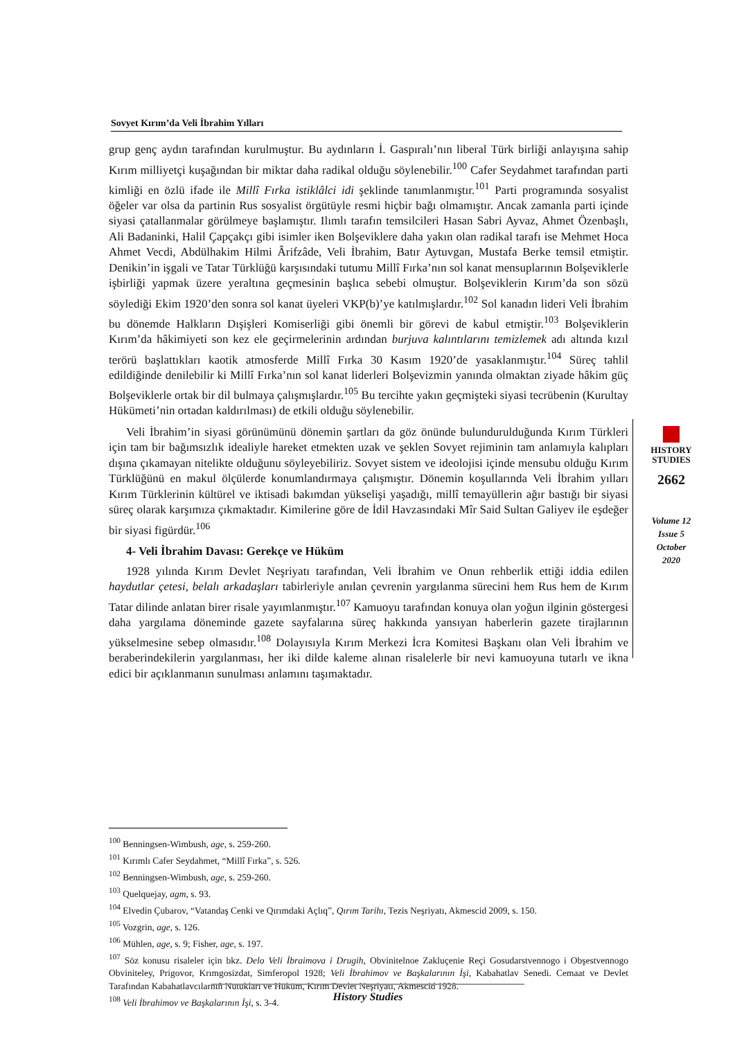Sovyet Kırım’da Veli İbrahim Yılları
grup genç aydın tarafından kurulmuştur. Bu aydınların İ. Gaspıralı’nın liberal Türk birliği anlayışına sahip Kırım milliyetçi kuşağından bir miktar daha radikal olduğu söylenebilir.<sup>100</sup> Cafer Seydahmet tarafından parti kimliği en özlü ifade ile Millî Fırka istiklâlci idi şeklinde tanımlanmıştır.<sup>101</sup> Parti programında sosyalist öğeler var olsa da partinin Rus sosyalist örgütüyle resmi hiçbir bağı olmamıştır. Ancak zamanla parti içinde siyasi çatallanmalar görülmeye başlamıştır. Ilımlı tarafın temsilcileri Hasan Sabri Ayvaz, Ahmet Özenbaşlı, Ali Badaninki, Halil Çapçakçı gibi isimler iken Bolşeviklere daha yakın olan radikal tarafı ise Mehmet Hoca Ahmet Vecdi, Abdülhakim Hilmi Ârifzâde, Veli İbrahim, Batır Aytuvgan, Mustafa Berke temsil etmiştir. Denikin’in işgali ve Tatar Türklüğü karşısındaki tutumu Millî Fırka’nın sol kanat mensuplarının Bolşeviklerle işbirliği yapmak üzere yeraltına geçmesinin başlıca sebebi olmuştur. Bolşeviklerin Kırım’da son sözü söylediği Ekim 1920’den sonra sol kanat üyeleri VKP(b)’ye katılmışlardır.<sup>102</sup> Sol kanadın lideri Veli İbrahim bu dönemde Halkların Dışişleri Komiserliği gibi önemli bir görevi de kabul etmiştir.<sup>103</sup> Bolşeviklerin Kırım’da hâkimiyeti son kez ele geçirmelerinin ardından burjuva kalıntılarını temizlemek adı altında kızıl terörü başlattıkları kaotik atmosferde Millî Fırka 30 Kasım 1920’de yasaklanmıştır.<sup>104</sup> Süreç tahlil edildiğinde denilebilir ki Millî Fırka’nın sol kanat liderleri Bolşevizmin yanında olmaktan ziyade hâkim güç Bolşeviklerle ortak bir dil bulmaya çalışmışlardır.<sup>105</sup> Bu tercihte yakın geçmişteki siyasi tecrübenin (Kurultay Hükümeti’nin ortadan kaldırılması) de etkili olduğu söylenebilir.
Veli İbrahim’in siyasi görünümünü dönemin şartları da göz önünde bulundurulduğunda Kırım Türkleri için tam bir bağımsızlık idealiyle hareket etmekten uzak ve şeklen Sovyet rejiminin tam anlamıyla kalıpları dışına çıkamayan nitelikte olduğunu söyleyebiliriz. Sovyet sistem ve ideolojisi içinde mensubu olduğu Kırım Türklüğünü en makul ölçülerde konumlandırmaya çalışmıştır. Dönemin koşullarında Veli İbrahim yılları Kırım Türklerinin kültürel ve iktisadi bakımdan yükselişi yaşadığı, millî temayüllerin ağır bastığı bir siyasi süreç olarak karşımıza çıkmaktadır. Kimilerine göre de İdil Havzasındaki Mîr Said Sultan Galiyev ile eşdeğer bir siyasi figürdür.<sup>106</sup>
4- Veli İbrahim Davası: Gerekçe ve Hüküm
1928 yılında Kırım Devlet Neşriyatı tarafından, Veli İbrahim ve Onun rehberlik ettiği iddia edilen haydutlar çetesi, belalı arkadaşları tabirleriyle anılan çevrenin yargılanma sürecini hem Rus hem de Kırım Tatar dilinde anlatan birer risale yayımlanmıştır.<sup>107</sup> Kamuoyu tarafından konuya olan yoğun ilginin göstergesi daha yargılama döneminde gazete sayfalarına süreç hakkında yansıyan haberlerin gazete tirajlarının yükselmesine sebep olmasıdır.<sup>108</sup> Dolayısıyla Kırım Merkezi İcra Komitesi Başkanı olan Veli İbrahim ve beraberindekilerin yargılanması, her iki dilde kaleme alınan risalelerle bir nevi kamuoyuna tutarlı ve ikna edici bir açıklanmanın sunulması anlamını taşımaktadır.
HISTORY
STUDIES
2662
Volume 12
Issue 5
October
2020
<sup>100</sup> Benningsen-Wimbush, age, s. 259-260.
<sup>101</sup> Kırımlı Cafer Seydahmet, “Millî Fırka”, s. 526.
<sup>102</sup> Benningsen-Wimbush, age, s. 259-260.
<sup>103</sup> Quelquejay, agm, s. 93.
<sup>104</sup> Elvedin Çubarov, “Vatandaş Cenki ve Qırımdaki Açlıq”, Qırım Tarihı, Tezis Neşriyatı, Akmescid 2009, s. 150.
<sup>105</sup> Vozgrin, age, s. 126.
<sup>106</sup> Mühlen, age, s. 9; Fisher, age, s. 197.
<sup>107</sup> Söz konusu risaleler için bkz. Delo Veli İbraimova i Drugih, Obvinitelnoe Zakluçenie Reçi Gosudarstvennogo i Obşestvennogo Obviniteley, Prigovor, Krımgosizdat, Simferopol 1928; Veli İbrahimov ve Başkalarının İşi, Kabahatlav Senedi. Cemaat ve Devlet Tarafından Kabahatlavcılarnıñ Nutukları ve Hüküm, Kırım Devlet Neşriyatı, Akmescid 1928.
<sup>108</sup> Veli İbrahimov ve Başkalarının İşi, s. 3-4.
History Studies